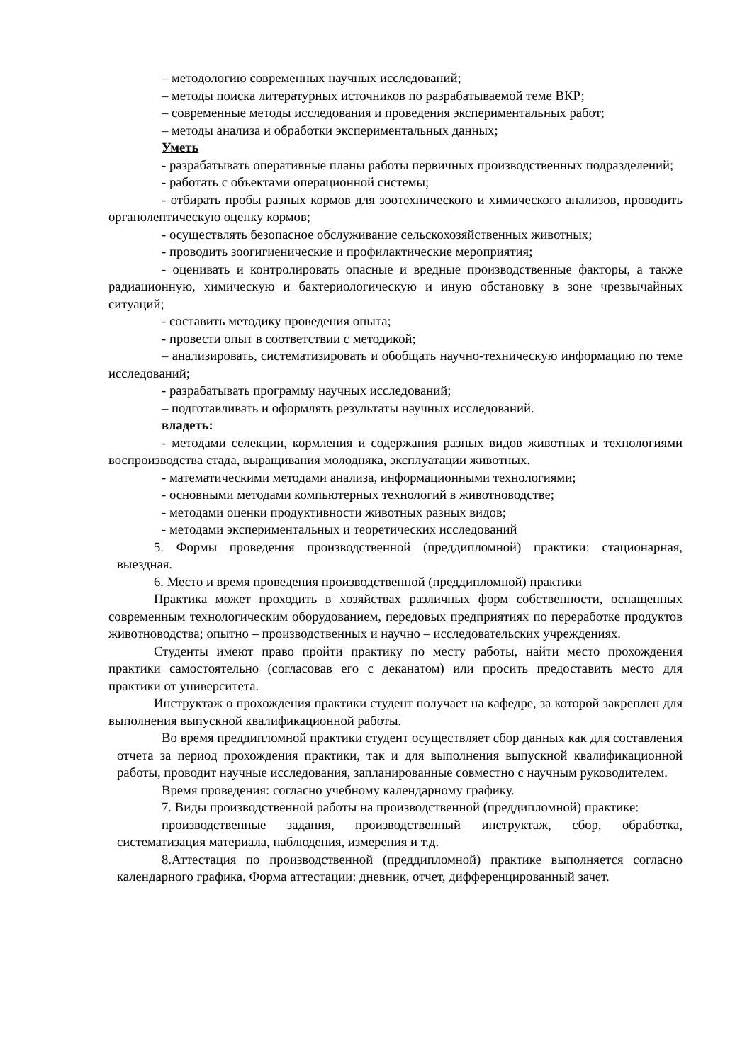– методологию современных научных исследований;
– методы поиска литературных источников по разрабатываемой теме ВКР;
– современные методы исследования и проведения экспериментальных работ;
– методы анализа и обработки экспериментальных данных;
Уметь
- разрабатывать оперативные планы работы первичных производственных подразделений;
- работать с объектами операционной системы;
- отбирать пробы разных кормов для зоотехнического и химического анализов, проводить органолептическую оценку кормов;
- осуществлять безопасное обслуживание сельскохозяйственных животных;
- проводить зоогигиенические и профилактические мероприятия;
- оценивать и контролировать опасные и вредные производственные факторы, а также радиационную, химическую и бактериологическую и иную обстановку в зоне чрезвычайных ситуаций;
- составить методику проведения опыта;
- провести опыт в соответствии с методикой;
– анализировать, систематизировать и обобщать научно-техническую информацию по теме исследований;
- разрабатывать программу научных исследований;
– подготавливать и оформлять результаты научных исследований.
владеть:
- методами селекции, кормления и содержания разных видов животных и технологиями воспроизводства стада, выращивания молодняка, эксплуатации животных.
- математическими методами анализа, информационными технологиями;
- основными методами компьютерных технологий в животноводстве;
- методами оценки продуктивности животных разных видов;
- методами экспериментальных и теоретических исследований
5. Формы проведения производственной (преддипломной) практики: стационарная, выездная.
6. Место и время проведения производственной (преддипломной) практики
Практика может проходить в хозяйствах различных форм собственности, оснащенных современным технологическим оборудованием, передовых предприятиях по переработке продуктов животноводства; опытно – производственных и научно – исследовательских учреждениях.
Студенты имеют право пройти практику по месту работы, найти место прохождения практики самостоятельно (согласовав его с деканатом) или просить предоставить место для практики от университета.
Инструктаж о прохождения практики студент получает на кафедре, за которой закреплен для выполнения выпускной квалификационной работы.
Во время преддипломной практики студент осуществляет сбор данных как для составления отчета за период прохождения практики, так и для выполнения выпускной квалификационной работы, проводит научные исследования, запланированные совместно с научным руководителем.
Время проведения: согласно учебному календарному графику.
7. Виды производственной работы на производственной (преддипломной) практике:
производственные задания, производственный инструктаж, сбор, обработка, систематизация материала, наблюдения, измерения и т.д.
8.Аттестация по производственной (преддипломной) практике выполняется согласно календарного графика. Форма аттестации: дневник, отчет, дифференцированный зачет.